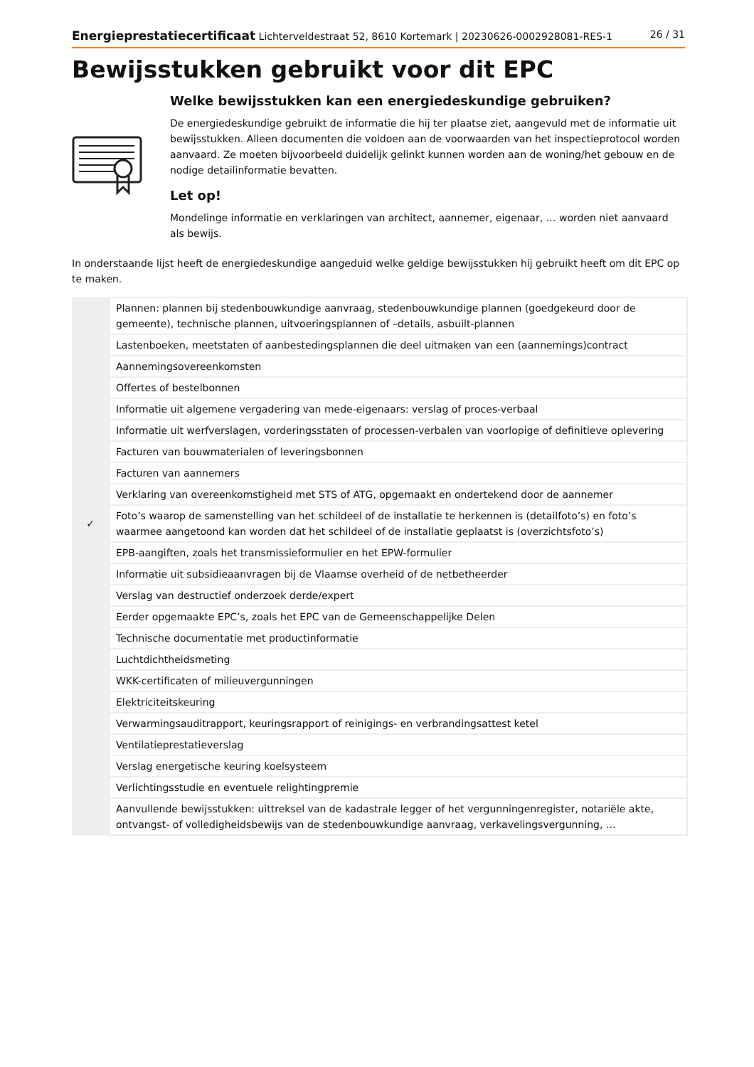Energieprestatiecertificaat Lichterveldestraat 52, 8610 Kortemark | 20230626-0002928081-RES-1 26 / 31
Bewijsstukken gebruikt voor dit EPC
Welke bewijsstukken kan een energiedeskundige gebruiken?
De energiedeskundige gebruikt de informatie die hij ter plaatse ziet, aangevuld met de informatie uit bewijsstukken. Alleen documenten die voldoen aan de voorwaarden van het inspectieprotocol worden aanvaard. Ze moeten bijvoorbeeld duidelijk gelinkt kunnen worden aan de woning/het gebouw en de nodige detailinformatie bevatten.
Let op!
Mondelinge informatie en verklaringen van architect, aannemer, eigenaar, … worden niet aanvaard als bewijs.
In onderstaande lijst heeft de energiedeskundige aangeduid welke geldige bewijsstukken hij gebruikt heeft om dit EPC op te maken.
| | Plannen: plannen bij stedenbouwkundige aanvraag, stedenbouwkundige plannen (goedgekeurd door de gemeente), technische plannen, uitvoeringsplannen of –details, asbuilt-plannen |
| | Lastenboeken, meetstaten of aanbestedingsplannen die deel uitmaken van een (aannemings)contract |
| | Aannemingsovereenkomsten |
| | Offertes of bestelbonnen |
| | Informatie uit algemene vergadering van mede-eigenaars: verslag of proces-verbaal |
| | Informatie uit werfverslagen, vorderingsstaten of processen-verbalen van voorlopige of definitieve oplevering |
| | Facturen van bouwmaterialen of leveringsbonnen |
| | Facturen van aannemers |
| | Verklaring van overeenkomstigheid met STS of ATG, opgemaakt en ondertekend door de aannemer |
| ✓ | Foto’s waarop de samenstelling van het schildeel of de installatie te herkennen is (detailfoto’s) en foto’s waarmee aangetoond kan worden dat het schildeel of de installatie geplaatst is (overzichtsfoto’s) |
| | EPB-aangiften, zoals het transmissieformulier en het EPW-formulier |
| | Informatie uit subsidieaanvragen bij de Vlaamse overheid of de netbetheerder |
| | Verslag van destructief onderzoek derde/expert |
| | Eerder opgemaakte EPC’s, zoals het EPC van de Gemeenschappelijke Delen |
| | Technische documentatie met productinformatie |
| | Luchtdichtheidsmeting |
| | WKK-certificaten of milieuvergunningen |
| | Elektriciteitskeuring |
| | Verwarmingsauditrapport, keuringsrapport of reinigings- en verbrandingsattest ketel |
| | Ventilatieprestatieverslag |
| | Verslag energetische keuring koelsysteem |
| | Verlichtingsstudie en eventuele relightingpremie |
| | Aanvullende bewijsstukken: uittreksel van de kadastrale legger of het vergunningenregister, notariële akte, ontvangst- of volledigheidsbewijs van de stedenbouwkundige aanvraag, verkavelingsvergunning, … |